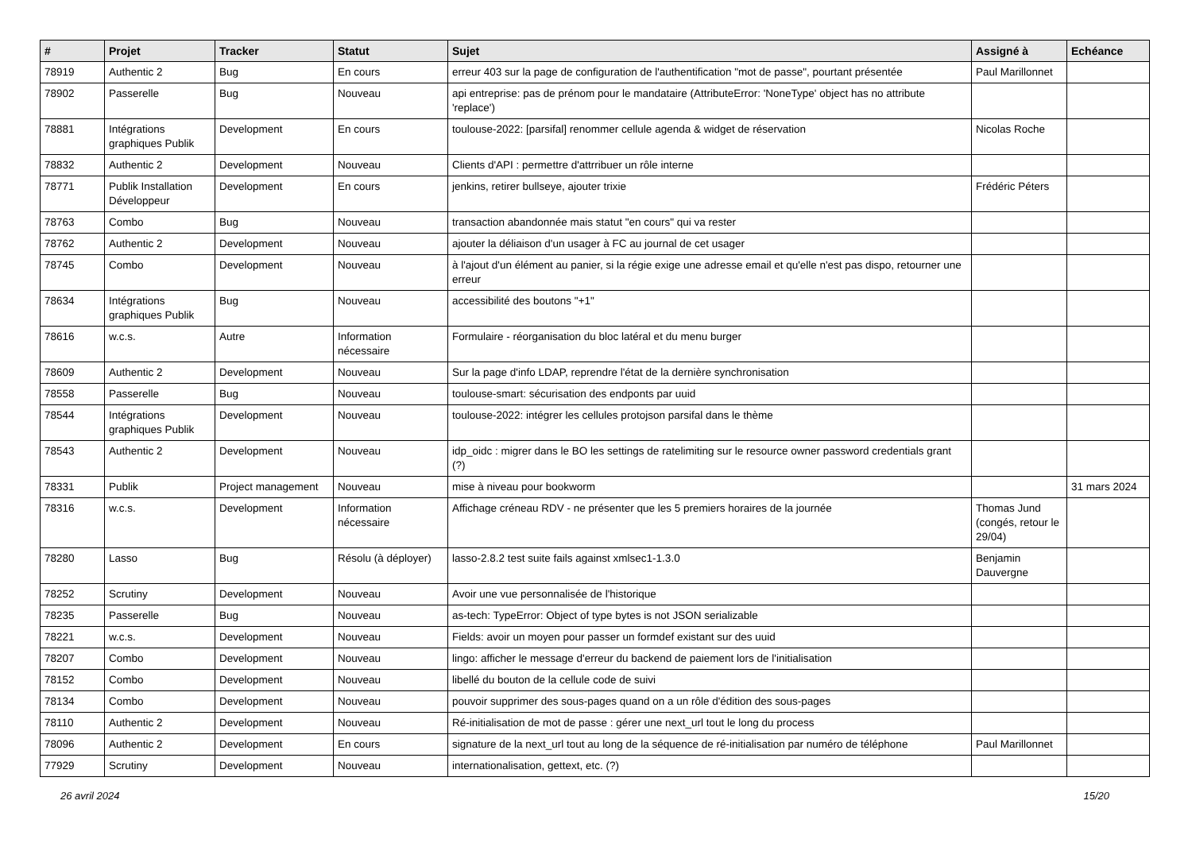| # | Projet | Tracker | Statut | Sujet | Assigné à | Echéance |
| --- | --- | --- | --- | --- | --- | --- |
| 78919 | Authentic 2 | Bug | En cours | erreur 403 sur la page de configuration de l'authentification "mot de passe", pourtant présentée | Paul Marillonnet | |
| 78902 | Passerelle | Bug | Nouveau | api entreprise: pas de prénom pour le mandataire (AttributeError: 'NoneType' object has no attribute 'replace') | | |
| 78881 | Intégrations graphiques Publik | Development | En cours | toulouse-2022: [parsifal] renommer cellule agenda & widget de réservation | Nicolas Roche | |
| 78832 | Authentic 2 | Development | Nouveau | Clients d'API : permettre d'attrribuer un rôle interne | | |
| 78771 | Publik Installation Développeur | Development | En cours | jenkins, retirer bullseye, ajouter trixie | Frédéric Péters | |
| 78763 | Combo | Bug | Nouveau | transaction abandonnée mais statut "en cours" qui va rester | | |
| 78762 | Authentic 2 | Development | Nouveau | ajouter la déliaison d'un usager à FC au journal de cet usager | | |
| 78745 | Combo | Development | Nouveau | à l'ajout d'un élément au panier, si la régie exige une adresse email et qu'elle n'est pas dispo, retourner une erreur | | |
| 78634 | Intégrations graphiques Publik | Bug | Nouveau | accessibilité des boutons "+1" | | |
| 78616 | w.c.s. | Autre | Information nécessaire | Formulaire - réorganisation du bloc latéral et du menu burger | | |
| 78609 | Authentic 2 | Development | Nouveau | Sur la page d'info LDAP, reprendre l'état de la dernière synchronisation | | |
| 78558 | Passerelle | Bug | Nouveau | toulouse-smart: sécurisation des endponts par uuid | | |
| 78544 | Intégrations graphiques Publik | Development | Nouveau | toulouse-2022: intégrer les cellules protojson parsifal dans le thème | | |
| 78543 | Authentic 2 | Development | Nouveau | idp_oidc : migrer dans le BO les settings de ratelimiting sur le resource owner password credentials grant (?) | | |
| 78331 | Publik | Project management | Nouveau | mise à niveau pour bookworm | | 31 mars 2024 |
| 78316 | w.c.s. | Development | Information nécessaire | Affichage créneau RDV - ne présenter que les 5 premiers horaires de la journée | Thomas Jund (congés, retour le 29/04) | |
| 78280 | Lasso | Bug | Résolu (à déployer) | lasso-2.8.2 test suite fails against xmlsec1-1.3.0 | Benjamin Dauvergne | |
| 78252 | Scrutiny | Development | Nouveau | Avoir une vue personnalisée de l'historique | | |
| 78235 | Passerelle | Bug | Nouveau | as-tech: TypeError: Object of type bytes is not JSON serializable | | |
| 78221 | w.c.s. | Development | Nouveau | Fields: avoir un moyen pour passer un formdef existant sur des uuid | | |
| 78207 | Combo | Development | Nouveau | lingo: afficher le message d'erreur du backend de paiement lors de l'initialisation | | |
| 78152 | Combo | Development | Nouveau | libellé du bouton de la cellule code de suivi | | |
| 78134 | Combo | Development | Nouveau | pouvoir supprimer des sous-pages quand on a un rôle d'édition des sous-pages | | |
| 78110 | Authentic 2 | Development | Nouveau | Ré-initialisation de mot de passe : gérer une next_url tout le long du process | | |
| 78096 | Authentic 2 | Development | En cours | signature de la next_url tout au long de la séquence de ré-initialisation par numéro de téléphone | Paul Marillonnet | |
| 77929 | Scrutiny | Development | Nouveau | internationalisation, gettext, etc. (?) | | |
26 avril 2024 15/20